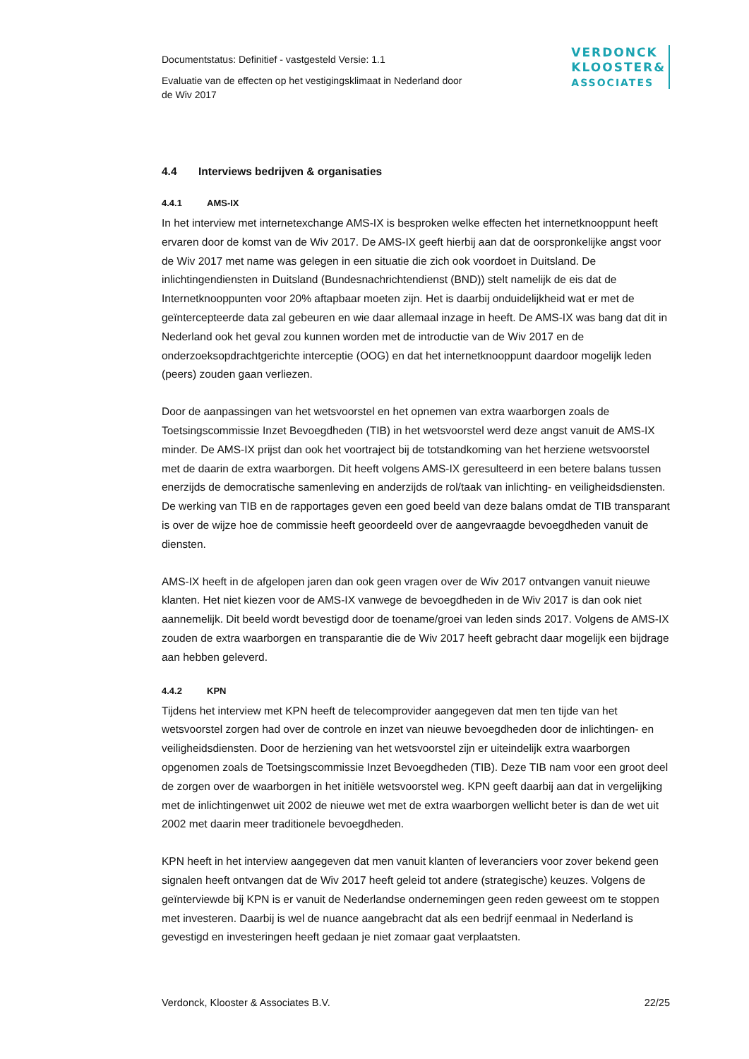Documentstatus: Definitief - vastgesteld Versie: 1.1
Evaluatie van de effecten op het vestigingsklimaat in Nederland door
de Wiv 2017
VERDONCK
KLOOSTER&
ASSOCIATES
4.4 Interviews bedrijven & organisaties
4.4.1 AMS-IX
In het interview met internetexchange AMS-IX is besproken welke effecten het internetknooppunt heeft ervaren door de komst van de Wiv 2017. De AMS-IX geeft hierbij aan dat de oorspronkelijke angst voor de Wiv 2017 met name was gelegen in een situatie die zich ook voordoet in Duitsland. De inlichtingendiensten in Duitsland (Bundesnachrichtendienst (BND)) stelt namelijk de eis dat de Internetknooppunten voor 20% aftapbaar moeten zijn. Het is daarbij onduidelijkheid wat er met de geïntercepteerde data zal gebeuren en wie daar allemaal inzage in heeft. De AMS-IX was bang dat dit in Nederland ook het geval zou kunnen worden met de introductie van de Wiv 2017 en de onderzoeksopdrachtgerichte interceptie (OOG) en dat het internetknooppunt daardoor mogelijk leden (peers) zouden gaan verliezen.
Door de aanpassingen van het wetsvoorstel en het opnemen van extra waarborgen zoals de Toetsingscommissie Inzet Bevoegdheden (TIB) in het wetsvoorstel werd deze angst vanuit de AMS-IX minder. De AMS-IX prijst dan ook het voortraject bij de totstandkoming van het herziene wetsvoorstel met de daarin de extra waarborgen. Dit heeft volgens AMS-IX geresulteerd in een betere balans tussen enerzijds de democratische samenleving en anderzijds de rol/taak van inlichting- en veiligheidsdiensten. De werking van TIB en de rapportages geven een goed beeld van deze balans omdat de TIB transparant is over de wijze hoe de commissie heeft geoordeeld over de aangevraagde bevoegdheden vanuit de diensten.
AMS-IX heeft in de afgelopen jaren dan ook geen vragen over de Wiv 2017 ontvangen vanuit nieuwe klanten. Het niet kiezen voor de AMS-IX vanwege de bevoegdheden in de Wiv 2017 is dan ook niet aannemelijk. Dit beeld wordt bevestigd door de toename/groei van leden sinds 2017. Volgens de AMS-IX zouden de extra waarborgen en transparantie die de Wiv 2017 heeft gebracht daar mogelijk een bijdrage aan hebben geleverd.
4.4.2 KPN
Tijdens het interview met KPN heeft de telecomprovider aangegeven dat men ten tijde van het wetsvoorstel zorgen had over de controle en inzet van nieuwe bevoegdheden door de inlichtingen- en veiligheidsdiensten. Door de herziening van het wetsvoorstel zijn er uiteindelijk extra waarborgen opgenomen zoals de Toetsingscommissie Inzet Bevoegdheden (TIB). Deze TIB nam voor een groot deel de zorgen over de waarborgen in het initiële wetsvoorstel weg. KPN geeft daarbij aan dat in vergelijking met de inlichtingenwet uit 2002 de nieuwe wet met de extra waarborgen wellicht beter is dan de wet uit 2002 met daarin meer traditionele bevoegdheden.
KPN heeft in het interview aangegeven dat men vanuit klanten of leveranciers voor zover bekend geen signalen heeft ontvangen dat de Wiv 2017 heeft geleid tot andere (strategische) keuzes. Volgens de geïnterviewde bij KPN is er vanuit de Nederlandse ondernemingen geen reden geweest om te stoppen met investeren. Daarbij is wel de nuance aangebracht dat als een bedrijf eenmaal in Nederland is gevestigd en investeringen heeft gedaan je niet zomaar gaat verplaatsten.
Verdonck, Klooster & Associates B.V. 22/25